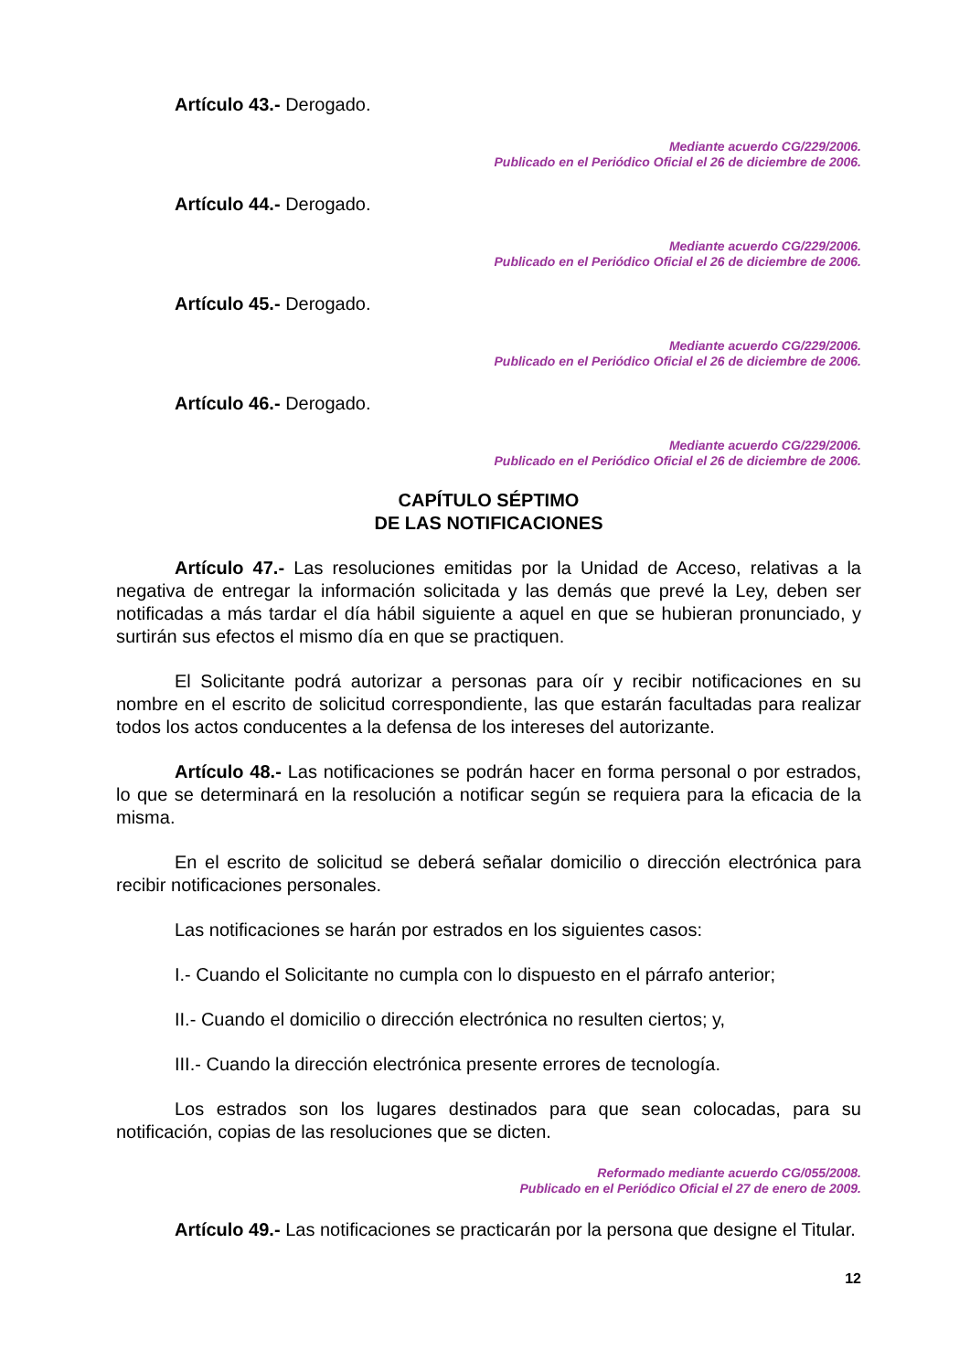Artículo 43.- Derogado.
Mediante acuerdo CG/229/2006.
Publicado en el Periódico Oficial el 26 de diciembre de 2006.
Artículo 44.- Derogado.
Mediante acuerdo CG/229/2006.
Publicado en el Periódico Oficial el 26 de diciembre de 2006.
Artículo 45.- Derogado.
Mediante acuerdo CG/229/2006.
Publicado en el Periódico Oficial el 26 de diciembre de 2006.
Artículo 46.- Derogado.
Mediante acuerdo CG/229/2006.
Publicado en el Periódico Oficial el 26 de diciembre de 2006.
CAPÍTULO SÉPTIMO
DE LAS NOTIFICACIONES
Artículo 47.- Las resoluciones emitidas por la Unidad de Acceso, relativas a la negativa de entregar la información solicitada y las demás que prevé la Ley, deben ser notificadas a más tardar el día hábil siguiente a aquel en que se hubieran pronunciado, y surtirán sus efectos el mismo día en que se practiquen.
El Solicitante podrá autorizar a personas para oír y recibir notificaciones en su nombre en el escrito de solicitud correspondiente, las que estarán facultadas para realizar todos los actos conducentes a la defensa de los intereses del autorizante.
Artículo 48.- Las notificaciones se podrán hacer en forma personal o por estrados, lo que se determinará en la resolución a notificar según se requiera para la eficacia de la misma.
En el escrito de solicitud se deberá señalar domicilio o dirección electrónica para recibir notificaciones personales.
Las notificaciones se harán por estrados en los siguientes casos:
I.- Cuando el Solicitante no cumpla con lo dispuesto en el párrafo anterior;
II.- Cuando el domicilio o dirección electrónica no resulten ciertos; y,
III.- Cuando la dirección electrónica presente errores de tecnología.
Los estrados son los lugares destinados para que sean colocadas, para su notificación, copias de las resoluciones que se dicten.
Reformado mediante acuerdo CG/055/2008.
Publicado en el Periódico Oficial el 27 de enero de 2009.
Artículo 49.- Las notificaciones se practicarán por la persona que designe el Titular.
12